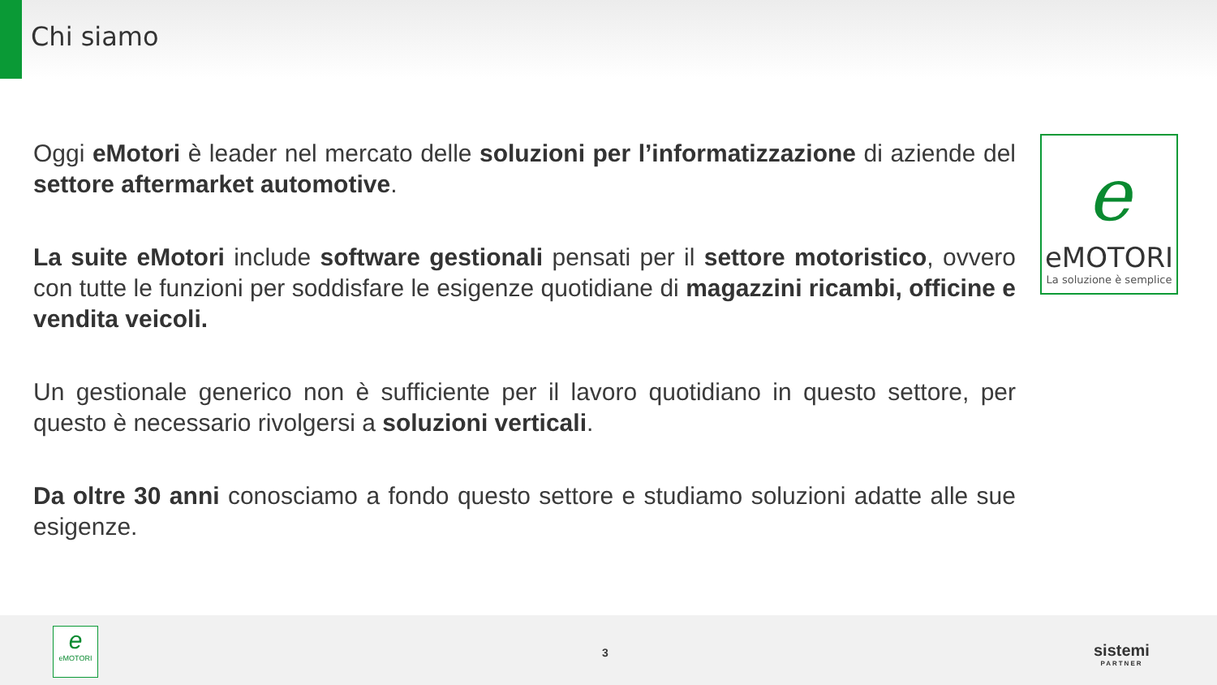Chi siamo
Oggi eMotori è leader nel mercato delle soluzioni per l’informatizzazione di aziende del settore aftermarket automotive.
La suite eMotori include software gestionali pensati per il settore motoristico, ovvero con tutte le funzioni per soddisfare le esigenze quotidiane di magazzini ricambi, officine e vendita veicoli.
Un gestionale generico non è sufficiente per il lavoro quotidiano in questo settore, per questo è necessario rivolgersi a soluzioni verticali.
Da oltre 30 anni conosciamo a fondo questo settore e studiamo soluzioni adatte alle sue esigenze.
e
eMOTORI
La soluzione è semplice
e
eMOTORI
3 sistemi
PARTNER